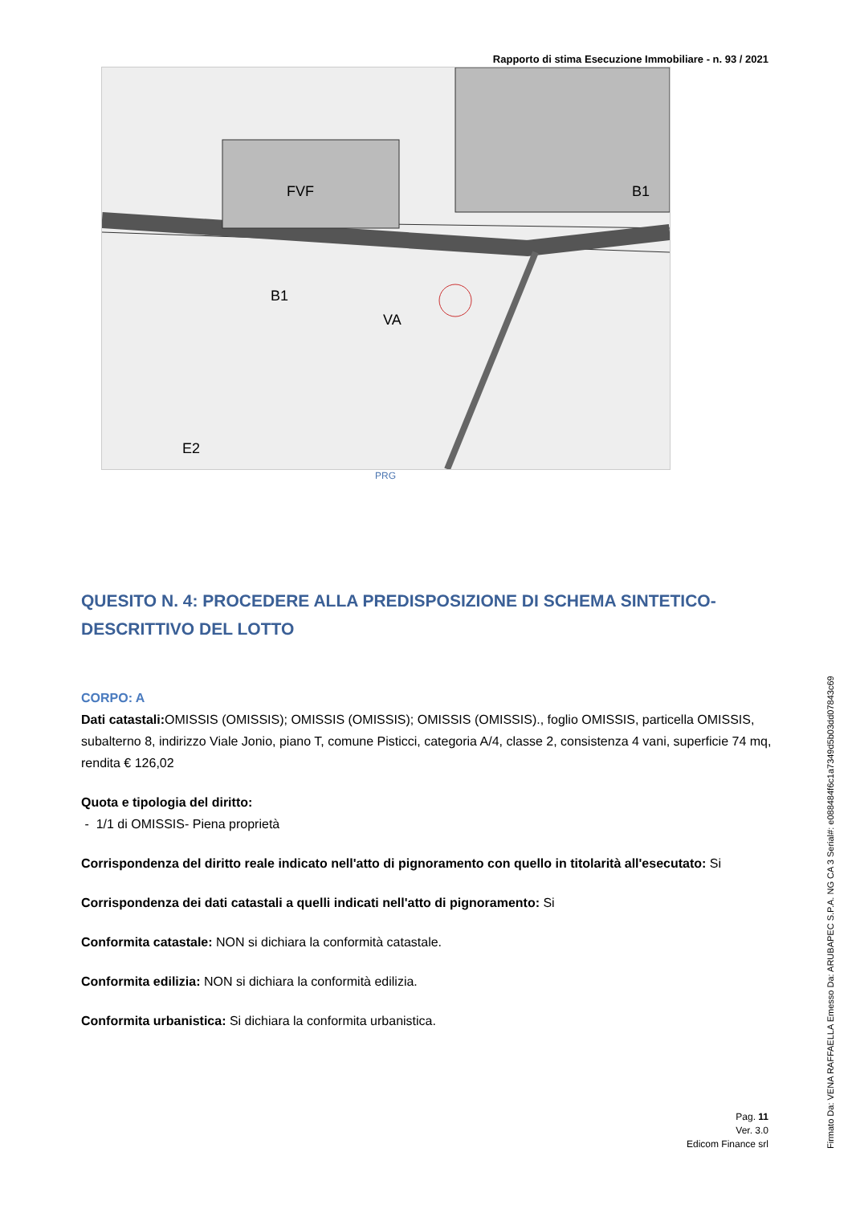Rapporto di stima Esecuzione Immobiliare - n. 93 / 2021
FVF
B1
VA
E2
B1
PRG
QUESITO N. 4: PROCEDERE ALLA PREDISPOSIZIONE DI SCHEMA SINTETICO-DESCRITTIVO DEL LOTTO
CORPO: A
Dati catastali: OMISSIS (OMISSIS); OMISSIS (OMISSIS); OMISSIS (OMISSIS)., foglio OMISSIS, particella OMISSIS, subalterno 8, indirizzo Viale Jonio, piano T, comune Pisticci, categoria A/4, classe 2, consistenza 4 vani, superficie 74 mq, rendita € 126,02
Quota e tipologia del diritto:
- 1/1 di OMISSIS- Piena proprietà
Corrispondenza del diritto reale indicato nell'atto di pignoramento con quello in titolarità all'esecutato: Si
Corrispondenza dei dati catastali a quelli indicati nell'atto di pignoramento: Si
Conformita catastale: NON si dichiara la conformità catastale.
Conformita edilizia: NON si dichiara la conformità edilizia.
Conformita urbanistica: Si dichiara la conformita urbanistica.
Pag. 11
Ver. 3.0
Edicom Finance srl
Firmato Da: VENA RAFFAELLA Emesso Da: ARUBAPEC S.P.A. NG CA 3 Serial#: e088484f6c1a7349d5b03dd07843c69